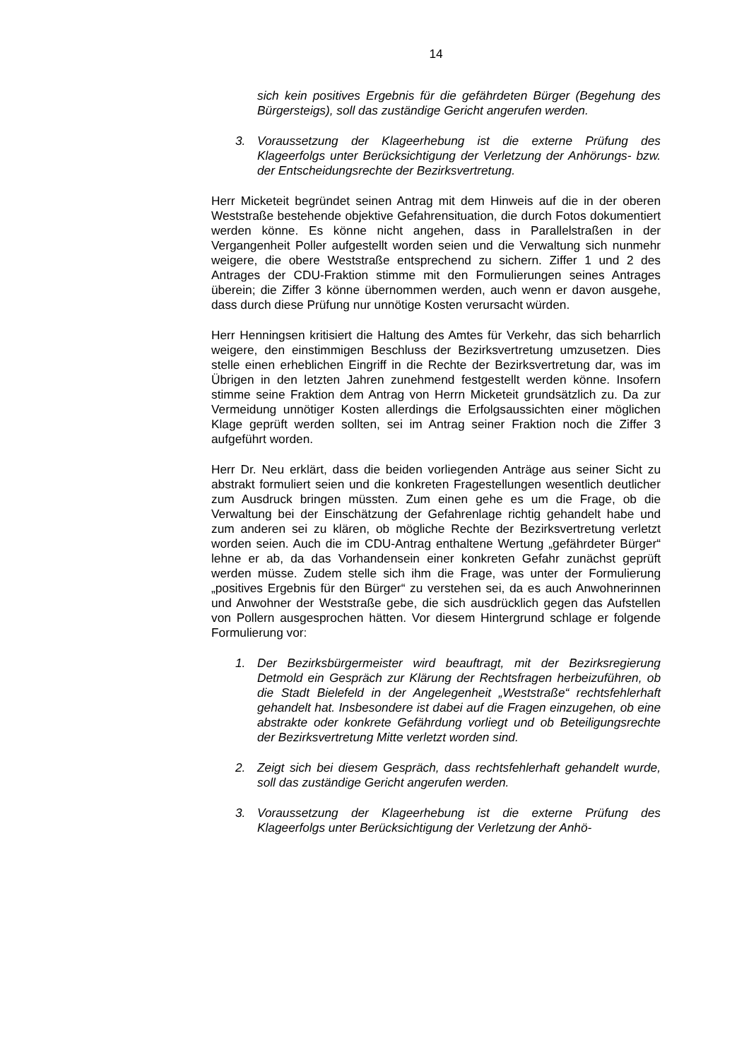14
sich kein positives Ergebnis für die gefährdeten Bürger (Begehung des Bürgersteigs), soll das zuständige Gericht angerufen werden.
3. Voraussetzung der Klageerhebung ist die externe Prüfung des Klageerfolgs unter Berücksichtigung der Verletzung der Anhörungs- bzw. der Entscheidungsrechte der Bezirksvertretung.
Herr Micketeit begründet seinen Antrag mit dem Hinweis auf die in der oberen Weststraße bestehende objektive Gefahrensituation, die durch Fotos dokumentiert werden könne. Es könne nicht angehen, dass in Parallelstraßen in der Vergangenheit Poller aufgestellt worden seien und die Verwaltung sich nunmehr weigere, die obere Weststraße entsprechend zu sichern. Ziffer 1 und 2 des Antrages der CDU-Fraktion stimme mit den Formulierungen seines Antrages überein; die Ziffer 3 könne übernommen werden, auch wenn er davon ausgehe, dass durch diese Prüfung nur unnötige Kosten verursacht würden.
Herr Henningsen kritisiert die Haltung des Amtes für Verkehr, das sich beharrlich weigere, den einstimmigen Beschluss der Bezirksvertretung umzusetzen. Dies stelle einen erheblichen Eingriff in die Rechte der Bezirksvertretung dar, was im Übrigen in den letzten Jahren zunehmend festgestellt werden könne. Insofern stimme seine Fraktion dem Antrag von Herrn Micketeit grundsätzlich zu. Da zur Vermeidung unnötiger Kosten allerdings die Erfolgsaussichten einer möglichen Klage geprüft werden sollten, sei im Antrag seiner Fraktion noch die Ziffer 3 aufgeführt worden.
Herr Dr. Neu erklärt, dass die beiden vorliegenden Anträge aus seiner Sicht zu abstrakt formuliert seien und die konkreten Fragestellungen wesentlich deutlicher zum Ausdruck bringen müssten. Zum einen gehe es um die Frage, ob die Verwaltung bei der Einschätzung der Gefahrenlage richtig gehandelt habe und zum anderen sei zu klären, ob mögliche Rechte der Bezirksvertretung verletzt worden seien. Auch die im CDU-Antrag enthaltene Wertung „gefährdeter Bürger“ lehne er ab, da das Vorhandensein einer konkreten Gefahr zunächst geprüft werden müsse. Zudem stelle sich ihm die Frage, was unter der Formulierung „positives Ergebnis für den Bürger“ zu verstehen sei, da es auch Anwohnerinnen und Anwohner der Weststraße gebe, die sich ausdrücklich gegen das Aufstellen von Pollern ausgesprochen hätten. Vor diesem Hintergrund schlage er folgende Formulierung vor:
1. Der Bezirksbürgermeister wird beauftragt, mit der Bezirksregierung Detmold ein Gespräch zur Klärung der Rechtsfragen herbeizuführen, ob die Stadt Bielefeld in der Angelegenheit „Weststraße“ rechtsfehlerhaft gehandelt hat. Insbesondere ist dabei auf die Fragen einzugehen, ob eine abstrakte oder konkrete Gefährdung vorliegt und ob Beteiligungsrechte der Bezirksvertretung Mitte verletzt worden sind.
2. Zeigt sich bei diesem Gespräch, dass rechtsfehlerhaft gehandelt wurde, soll das zuständige Gericht angerufen werden.
3. Voraussetzung der Klageerhebung ist die externe Prüfung des Klageerfolgs unter Berücksichtigung der Verletzung der Anhö-